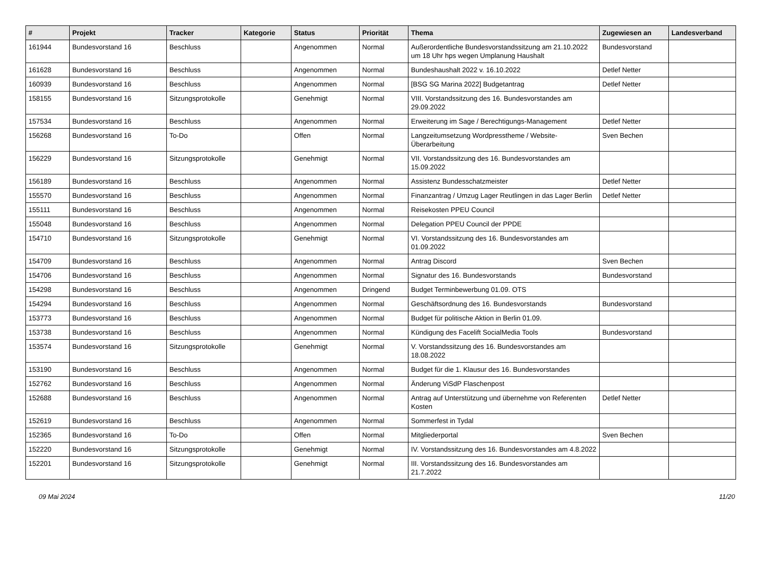| # | Projekt | Tracker | Kategorie | Status | Priorität | Thema | Zugewiesen an | Landesverband |
| --- | --- | --- | --- | --- | --- | --- | --- | --- |
| 161944 | Bundesvorstand 16 | Beschluss | | Angenommen | Normal | Außerordentliche Bundesvorstandssitzung am 21.10.2022 um 18 Uhr hps wegen Umplanung Haushalt | Bundesvorstand | |
| 161628 | Bundesvorstand 16 | Beschluss | | Angenommen | Normal | Bundeshaushalt 2022 v. 16.10.2022 | Detlef Netter | |
| 160939 | Bundesvorstand 16 | Beschluss | | Angenommen | Normal | [BSG SG Marina 2022] Budgetantrag | Detlef Netter | |
| 158155 | Bundesvorstand 16 | Sitzungsprotokolle | | Genehmigt | Normal | VIII. Vorstandssitzung des 16. Bundesvorstandes am 29.09.2022 | | |
| 157534 | Bundesvorstand 16 | Beschluss | | Angenommen | Normal | Erweiterung im Sage / Berechtigungs-Management | Detlef Netter | |
| 156268 | Bundesvorstand 16 | To-Do | | Offen | Normal | Langzeitumsetzung Wordpresstheme / Website-Überarbeitung | Sven Bechen | |
| 156229 | Bundesvorstand 16 | Sitzungsprotokolle | | Genehmigt | Normal | VII. Vorstandssitzung des 16. Bundesvorstandes am 15.09.2022 | | |
| 156189 | Bundesvorstand 16 | Beschluss | | Angenommen | Normal | Assistenz Bundesschatzmeister | Detlef Netter | |
| 155570 | Bundesvorstand 16 | Beschluss | | Angenommen | Normal | Finanzantrag / Umzug Lager Reutlingen in das Lager Berlin | Detlef Netter | |
| 155111 | Bundesvorstand 16 | Beschluss | | Angenommen | Normal | Reisekosten PPEU Council | | |
| 155048 | Bundesvorstand 16 | Beschluss | | Angenommen | Normal | Delegation PPEU Council der PPDE | | |
| 154710 | Bundesvorstand 16 | Sitzungsprotokolle | | Genehmigt | Normal | VI. Vorstandssitzung des 16. Bundesvorstandes am 01.09.2022 | | |
| 154709 | Bundesvorstand 16 | Beschluss | | Angenommen | Normal | Antrag Discord | Sven Bechen | |
| 154706 | Bundesvorstand 16 | Beschluss | | Angenommen | Normal | Signatur des 16. Bundesvorstands | Bundesvorstand | |
| 154298 | Bundesvorstand 16 | Beschluss | | Angenommen | Dringend | Budget Terminbewerbung 01.09. OTS | | |
| 154294 | Bundesvorstand 16 | Beschluss | | Angenommen | Normal | Geschäftsordnung des 16. Bundesvorstands | Bundesvorstand | |
| 153773 | Bundesvorstand 16 | Beschluss | | Angenommen | Normal | Budget für politische Aktion in Berlin 01.09. | | |
| 153738 | Bundesvorstand 16 | Beschluss | | Angenommen | Normal | Kündigung des Facelift SocialMedia Tools | Bundesvorstand | |
| 153574 | Bundesvorstand 16 | Sitzungsprotokolle | | Genehmigt | Normal | V. Vorstandssitzung des 16. Bundesvorstandes am 18.08.2022 | | |
| 153190 | Bundesvorstand 16 | Beschluss | | Angenommen | Normal | Budget für die 1. Klausur des 16. Bundesvorstandes | | |
| 152762 | Bundesvorstand 16 | Beschluss | | Angenommen | Normal | Änderung ViSdP Flaschenpost | | |
| 152688 | Bundesvorstand 16 | Beschluss | | Angenommen | Normal | Antrag auf Unterstützung und übernehme von Referenten Kosten | Detlef Netter | |
| 152619 | Bundesvorstand 16 | Beschluss | | Angenommen | Normal | Sommerfest in Tydal | | |
| 152365 | Bundesvorstand 16 | To-Do | | Offen | Normal | Mitgliederportal | Sven Bechen | |
| 152220 | Bundesvorstand 16 | Sitzungsprotokolle | | Genehmigt | Normal | IV. Vorstandssitzung des 16. Bundesvorstandes am 4.8.2022 | | |
| 152201 | Bundesvorstand 16 | Sitzungsprotokolle | | Genehmigt | Normal | III. Vorstandssitzung des 16. Bundesvorstandes am 21.7.2022 | | |
09 Mai 2024 11/20